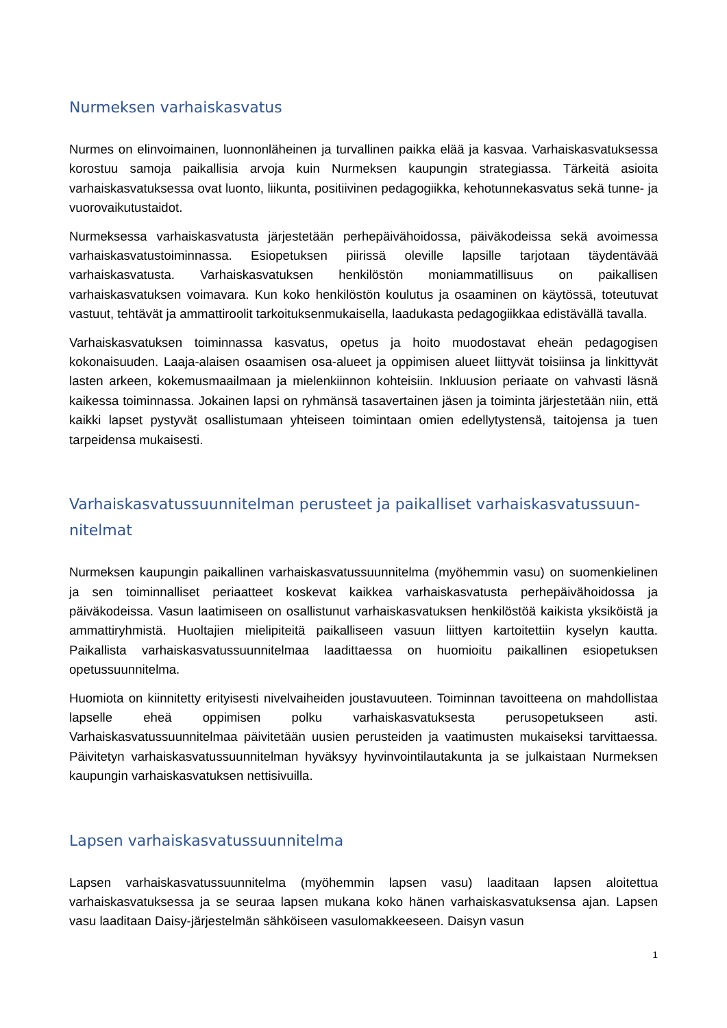Nurmeksen varhaiskasvatus
Nurmes on elinvoimainen, luonnonläheinen ja turvallinen paikka elää ja kasvaa. Varhais­kasvatuksessa korostuu samoja paikallisia arvoja kuin Nurmeksen kaupungin strategiassa. Tärkeitä asioita varhaiskasvatuksessa ovat luonto, liikunta, positiivinen pedagogiikka, keho­tunnekasvatus sekä tunne- ja vuorovaikutustaidot.
Nurmeksessa varhaiskasvatusta järjestetään perhepäivähoidossa, päiväkodeissa sekä avoimessa varhaiskasvatustoiminnassa. Esiopetuksen piirissä oleville lapsille tarjotaan täy­dentävää varhaiskasvatusta. Varhaiskasvatuksen henkilöstön moniammatillisuus on paikal­lisen varhaiskasvatuksen voimavara. Kun koko henkilöstön koulutus ja osaaminen on käy­tössä, toteutuvat vastuut, tehtävät ja ammattiroolit tarkoituksenmukaisella, laadukasta pe­dagogiikkaa edistävällä tavalla.
Varhaiskasvatuksen toiminnassa kasvatus, opetus ja hoito muodostavat eheän pedagogi­sen kokonaisuuden. Laaja-alaisen osaamisen osa-alueet ja oppimisen alueet liittyvät toi­siinsa ja linkittyvät lasten arkeen, kokemusmaailmaan ja mielenkiinnon kohteisiin. Inkluusion periaate on vahvasti läsnä kaikessa toiminnassa. Jokainen lapsi on ryhmänsä tasavertainen jäsen ja toiminta järjestetään niin, että kaikki lapset pystyvät osallistumaan yhteiseen toimin­taan omien edellytystensä, taitojensa ja tuen tarpeidensa mukaisesti.
Varhaiskasvatussuunnitelman perusteet ja paikalliset varhaiskasvatussuun­nitelmat
Nurmeksen kaupungin paikallinen varhaiskasvatussuunnitelma (myöhemmin vasu) on suo­menkielinen ja sen toiminnalliset periaatteet koskevat kaikkea varhaiskasvatusta perhepäi­vähoidossa ja päiväkodeissa. Vasun laatimiseen on osallistunut varhaiskasvatuksen henki­löstöä kaikista yksiköistä ja ammattiryhmistä. Huoltajien mielipiteitä paikalliseen vasuun liit­tyen kartoitettiin kyselyn kautta. Paikallista varhaiskasvatussuunnitelmaa laadittaessa on huomioitu paikallinen esiopetuksen opetussuunnitelma.
Huomiota on kiinnitetty erityisesti nivelvaiheiden joustavuuteen. Toiminnan tavoitteena on mahdollistaa lapselle eheä oppimisen polku varhaiskasvatuksesta perusopetukseen asti. Varhaiskasvatussuunnitelmaa päivitetään uusien perusteiden ja vaatimusten mukaiseksi tarvittaessa. Päivitetyn varhaiskasvatussuunnitelman hyväksyy hyvinvointilautakunta ja se julkaistaan Nurmeksen kaupungin varhaiskasvatuksen nettisivuilla.
Lapsen varhaiskasvatussuunnitelma
Lapsen varhaiskasvatussuunnitelma (myöhemmin lapsen vasu) laaditaan lapsen aloitettua varhaiskasvatuksessa ja se seuraa lapsen mukana koko hänen varhaiskasvatuksensa ajan. Lapsen vasu laaditaan Daisy-järjestelmän sähköiseen vasulomakkeeseen. Daisyn vasun
1